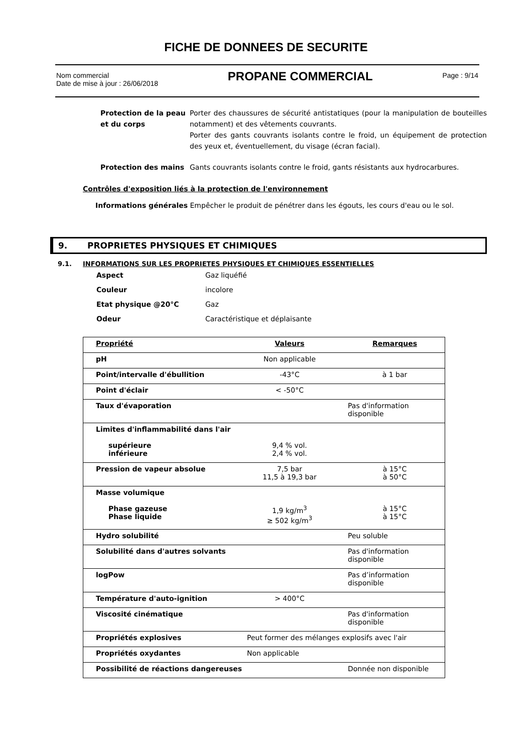FICHE DE DONNEES DE SECURITE
Nom commercial
Date de mise à jour : 26/06/2018
PROPANE COMMERCIAL
Page : 9/14
Protection de la peau et du corps
Porter des chaussures de sécurité antistatiques (pour la manipulation de bouteilles notamment) et des vêtements couvrants.
Porter des gants couvrants isolants contre le froid, un équipement de protection des yeux et, éventuellement, du visage (écran facial).
Protection des mains Gants couvrants isolants contre le froid, gants résistants aux hydrocarbures.
Contrôles d'exposition liés à la protection de l'environnement
Informations générales Empêcher le produit de pénétrer dans les égouts, les cours d'eau ou le sol.
9. PROPRIETES PHYSIQUES ET CHIMIQUES
9.1. INFORMATIONS SUR LES PROPRIETES PHYSIQUES ET CHIMIQUES ESSENTIELLES
| Aspect | Gaz liquéfié |
| Couleur | incolore |
| Etat physique @20°C | Gaz |
| Odeur | Caractéristique et déplaisante |
| Propriété | Valeurs | Remarques |
| --- | --- | --- |
| pH | Non applicable | |
| Point/intervalle d'ébullition | -43°C | à 1 bar |
| Point d'éclair | < -50°C | |
| Taux d'évaporation | | Pas d'information disponible |
| Limites d'inflammabilité dans l'air supérieure inférieure | 9,4 % vol. 2,4 % vol. | |
| Pression de vapeur absolue | 7,5 bar 11,5 à 19,3 bar | à 15°C à 50°C |
| Masse volumique Phase gazeuse Phase liquide | 1,9 kg/m<sup>3</sup> ≥ 502 kg/m<sup>3</sup> | à 15°C à 15°C |
| Hydro solubilité | | Peu soluble |
| Solubilité dans d'autres solvants | | Pas d'information disponible |
| logPow | | Pas d’information disponible |
| Température d'auto-ignition | > 400°C | |
| Viscosité cinématique | | Pas d'information disponible |
| Propriétés explosives | Peut former des mélanges explosifs avec l'air | |
| Propriétés oxydantes | Non applicable | |
| Possibilité de réactions dangereuses | | Donnée non disponible |